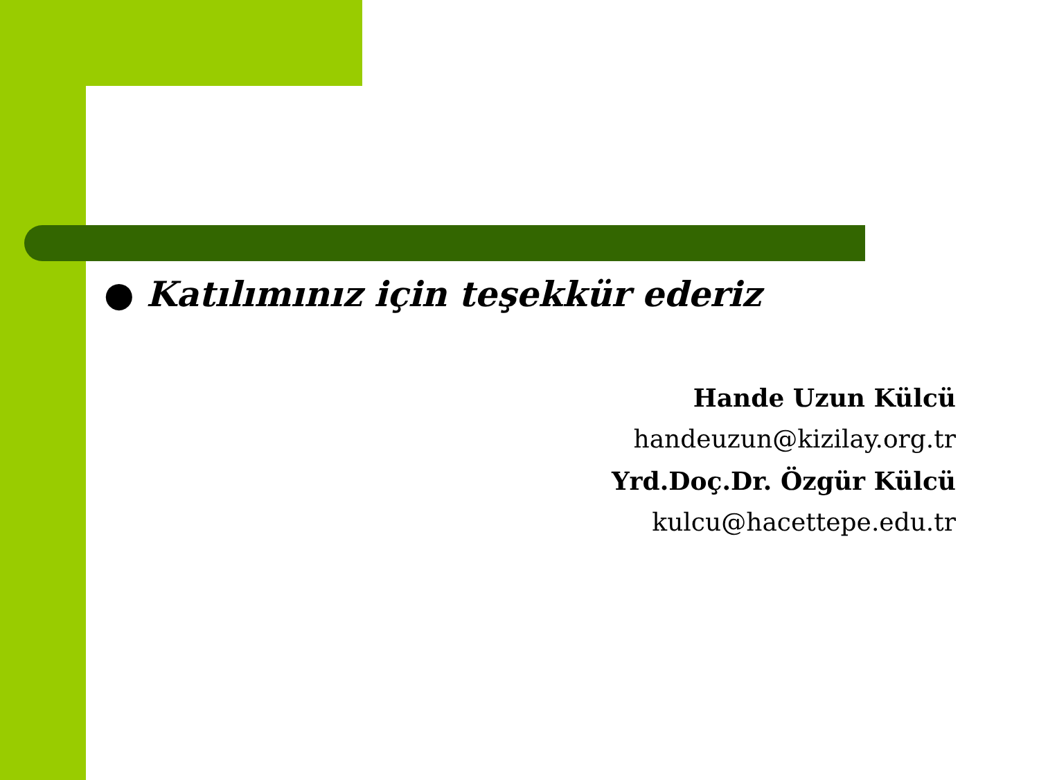● Katılımınız için teşekkür ederiz
Hande Uzun Külcü
handeuzun@kizilay.org.tr
Yrd.Doç.Dr. Özgür Külcü
kulcu@hacettepe.edu.tr